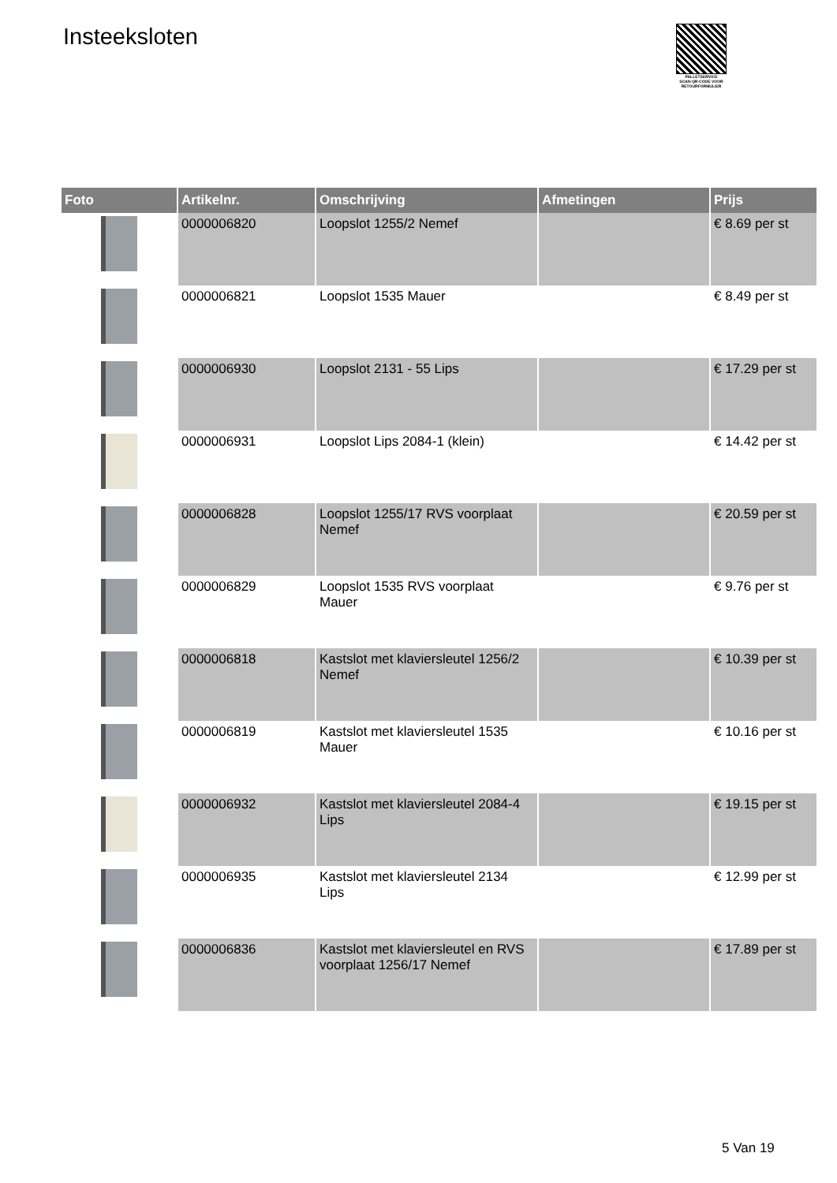Insteeksloten
PALLETSERVICE
SCAN QR-CODE VOOR RETOURFORMULIER
| Foto | Artikelnr. | Omschrijving | Afmetingen | Prijs |
| --- | --- | --- | --- | --- |
| | 0000006820 | Loopslot 1255/2 Nemef | | € 8.69 per st |
| | 0000006821 | Loopslot 1535 Mauer | | € 8.49 per st |
| | 0000006930 | Loopslot 2131 - 55 Lips | | € 17.29 per st |
| | 0000006931 | Loopslot Lips 2084-1 (klein) | | € 14.42 per st |
| | 0000006828 | Loopslot 1255/17 RVS voorplaat Nemef | | € 20.59 per st |
| | 0000006829 | Loopslot 1535 RVS voorplaat Mauer | | € 9.76 per st |
| | 0000006818 | Kastslot met klaviersleutel 1256/2 Nemef | | € 10.39 per st |
| | 0000006819 | Kastslot met klaviersleutel 1535 Mauer | | € 10.16 per st |
| | 0000006932 | Kastslot met klaviersleutel 2084-4 Lips | | € 19.15 per st |
| | 0000006935 | Kastslot met klaviersleutel 2134 Lips | | € 12.99 per st |
| | 0000006836 | Kastslot met klaviersleutel en RVS voorplaat 1256/17 Nemef | | € 17.89 per st |
5 Van 19